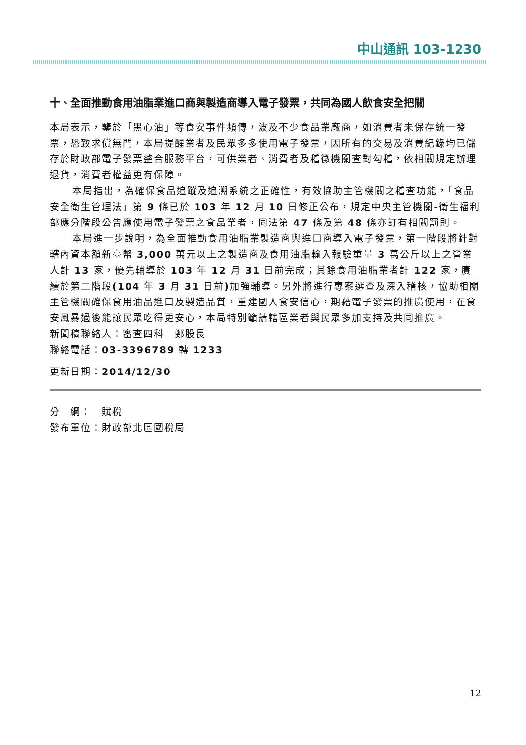中山通訊 103-1230
十、全面推動食用油脂業進口商與製造商導入電子發票，共同為國人飲食安全把關
本局表示，鑒於「黑心油」等食安事件頻傳，波及不少食品業廠商，如消費者未保存統一發票，恐致求償無門，本局提醒業者及民眾多多使用電子發票，因所有的交易及消費紀錄均已儲存於財政部電子發票整合服務平台，可供業者、消費者及稽徵機關查對勾稽，依相關規定辦理退貨，消費者權益更有保障。
本局指出，為確保食品追蹤及追溯系統之正確性，有效協助主管機關之稽查功能，「食品安全衛生管理法」第 9 條已於 103 年 12 月 10 日修正公布，規定中央主管機關-衛生福利部應分階段公告應使用電子發票之食品業者，同法第 47 條及第 48 條亦訂有相關罰則。
本局進一步說明，為全面推動食用油脂業製造商與進口商導入電子發票，第一階段將針對轄內資本額新臺幣 3,000 萬元以上之製造商及食用油脂輸入報驗重量 3 萬公斤以上之營業人計 13 家，優先輔導於 103 年 12 月 31 日前完成；其餘食用油脂業者計 122 家，賡續於第二階段(104 年 3 月 31 日前) 加強輔導。另外將進行專案選查及深入稽核，協助相關主管機關確保食用油品進口及製造品質，重建國人食安信心，期藉電子發票的推廣使用，在食安風暴過後能讓民眾吃得更安心，本局特別籲請轄區業者與民眾多加支持及共同推廣。
新聞稿聯絡人：審查四科　鄭股長
聯絡電話：03-3396789 轉 1233
更新日期：2014/12/30
分　綱：　賦稅
發布單位：財政部北區國稅局
12